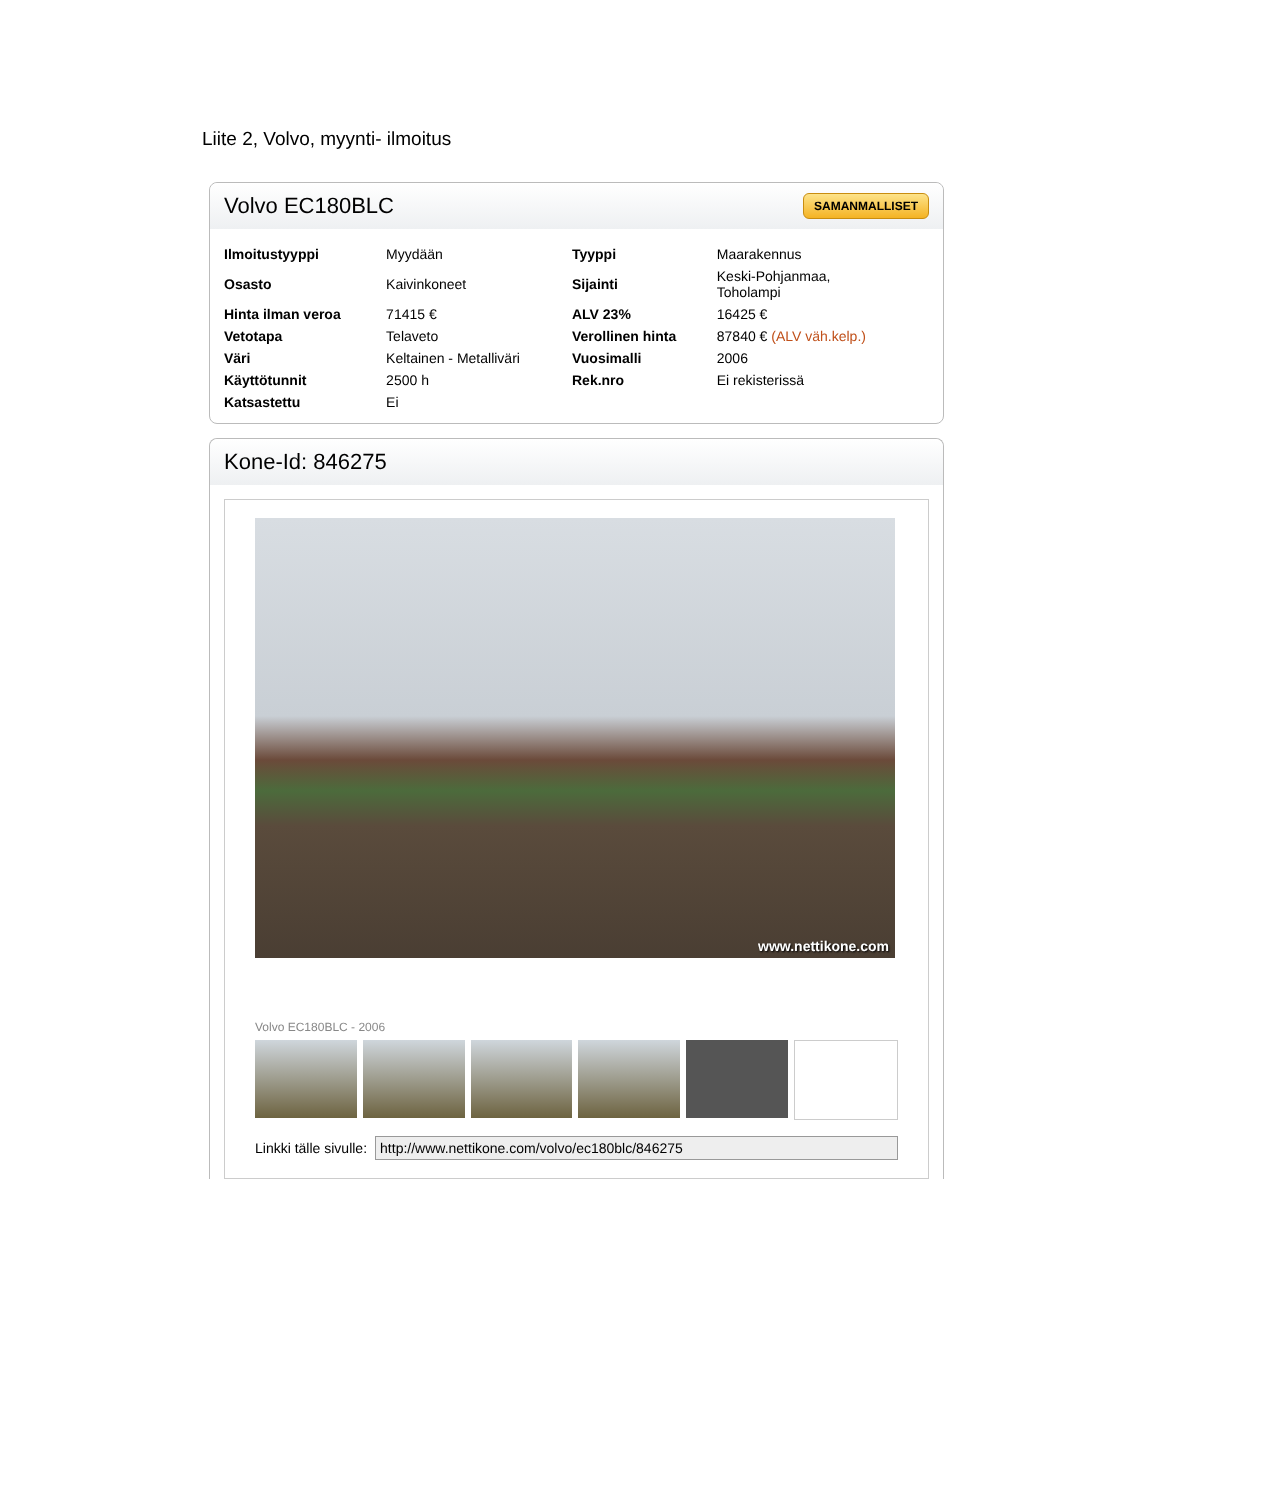Liite 2, Volvo, myynti- ilmoitus
Volvo EC180BLC
SAMANMALLISET
| Ilmoitustyyppi | Myydään | Tyyppi | Maarakennus |
| Osasto | Kaivinkoneet | Sijainti | Keski-Pohjanmaa, Toholampi |
| Hinta ilman veroa | 71415 € | ALV 23% | 16425 € |
| Vetotapa | Telaveto | Verollinen hinta | 87840 € (ALV väh.kelp.) |
| Väri | Keltainen - Metalliväri | Vuosimalli | 2006 |
| Käyttötunnit | 2500 h | Rek.nro | Ei rekisterissä |
| Katsastettu | Ei | | |
Kone-Id: 846275
www.nettikone.com
Volvo EC180BLC - 2006
Linkki tälle sivulle: http://www.nettikone.com/volvo/ec180blc/846275